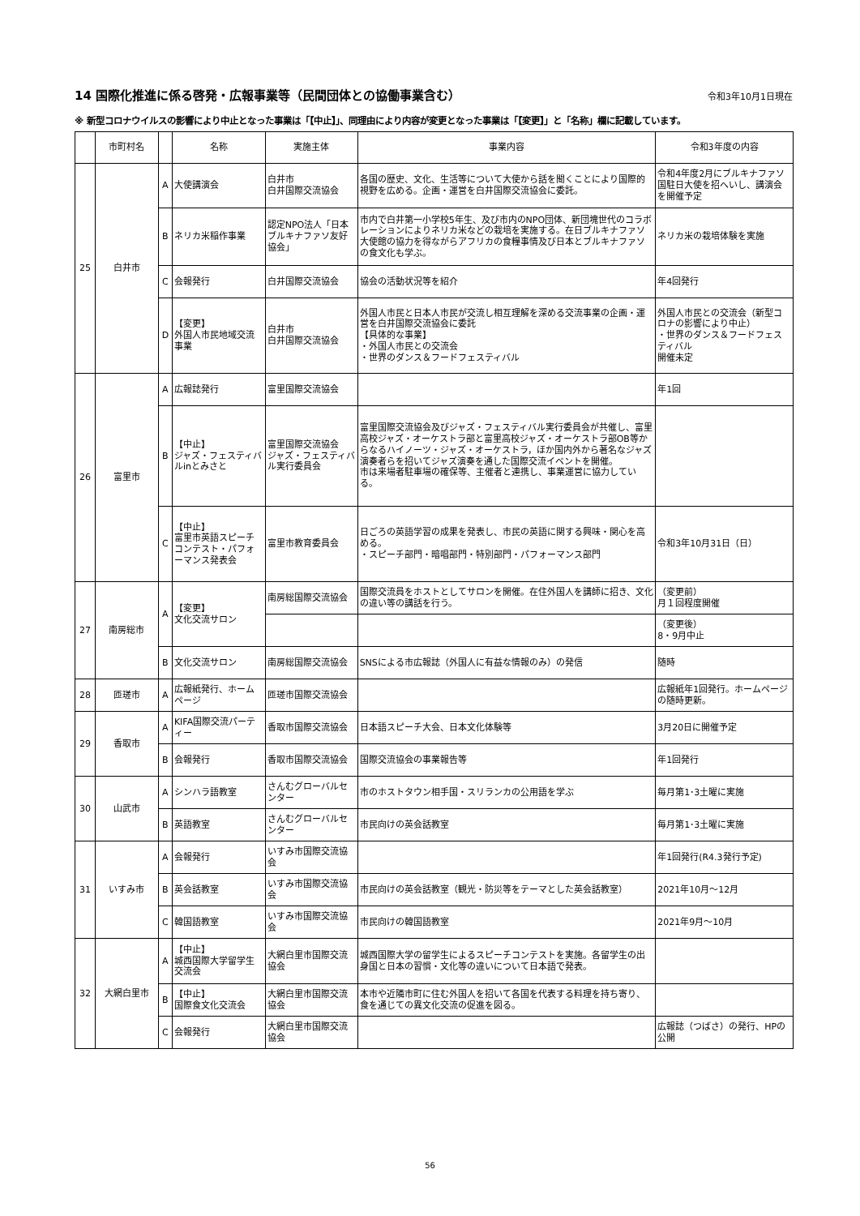14 国際化推進に係る啓発・広報事業等（民間団体との協働事業含む）
令和3年10月1日現在
※ 新型コロナウイルスの影響により中止となった事業は「【中止】」、同理由により内容が変更となった事業は「【変更】」と「名称」欄に記載しています。
| | 市町村名 | | 名称 | 実施主体 | 事業内容 | 令和3年度の内容 |
| --- | --- | --- | --- | --- | --- | --- |
| 25 | 白井市 | A | 大使講演会 | 白井市 白井国際交流協会 | 各国の歴史、文化、生活等について大使から話を聞くことにより国際的視野を広める。企画・運営を白井国際交流協会に委託。 | 令和4年度2月にブルキナファソ国駐日大使を招へいし、講演会を開催予定 |
| | | B | ネリカ米稲作事業 | 認定NPO法人「日本ブルキナファソ友好協会」 | 市内で白井第一小学校5年生、及び市内のNPO団体、新団塊世代のコラボレーションによりネリカ米などの栽培を実施する。在日ブルキナファソ大使館の協力を得ながらアフリカの食糧事情及び日本とブルキナファソの食文化も学ぶ。 | ネリカ米の栽培体験を実施 |
| | | C | 会報発行 | 白井国際交流協会 | 協会の活動状況等を紹介 | 年4回発行 |
| | | D | 【変更】 外国人市民地域交流事業 | 白井市 白井国際交流協会 | 外国人市民と日本人市民が交流し相互理解を深める交流事業の企画・運営を白井国際交流協会に委託 【具体的な事業】 ・外国人市民との交流会 ・世界のダンス＆フードフェスティバル | 外国人市民との交流会（新型コロナの影響により中止） ・世界のダンス＆フードフェスティバル 開催未定 |
| 26 | 富里市 | A | 広報誌発行 | 富里国際交流協会 | | 年1回 |
| | | B | 【中止】 ジャズ・フェスティバルinとみさと | 富里国際交流協会 ジャズ・フェスティバル実行委員会 | 富里国際交流協会及びジャズ・フェスティバル実行委員会が共催し、富里高校ジャズ・オーケストラ部と富里高校ジャズ・オーケストラ部OB等からなるハイノーツ・ジャズ・オーケストラ，ほか国内外から著名なジャズ演奏者らを招いてジャズ演奏を通した国際交流イベントを開催。 市は来場者駐車場の確保等、主催者と連携し、事業運営に協力している。 | |
| | | C | 【中止】 富里市英語スピーチコンテスト・パフォーマンス発表会 | 富里市教育委員会 | 日ごろの英語学習の成果を発表し、市民の英語に関する興味・関心を高める。 ・スピーチ部門・暗唱部門・特別部門・パフォーマンス部門 | 令和3年10月31日（日） |
| 27 | 南房総市 | A | 【変更】 文化交流サロン | 南房総国際交流協会 | 国際交流員をホストとしてサロンを開催。在住外国人を講師に招き、文化の違い等の講話を行う。 | （変更前） 月１回程度開催 |
| | | | | | | （変更後） 8・9月中止 |
| | | B | 文化交流サロン | 南房総国際交流協会 | SNSによる市広報誌（外国人に有益な情報のみ）の発信 | 随時 |
| 28 | 匝瑳市 | A | 広報紙発行、ホームページ | 匝瑳市国際交流協会 | | 広報紙年1回発行。ホームページの随時更新。 |
| 29 | 香取市 | A | KIFA国際交流パーティー | 香取市国際交流協会 | 日本語スピーチ大会、日本文化体験等 | 3月20日に開催予定 |
| | | B | 会報発行 | 香取市国際交流協会 | 国際交流協会の事業報告等 | 年1回発行 |
| 30 | 山武市 | A | シンハラ語教室 | さんむグローバルセンター | 市のホストタウン相手国・スリランカの公用語を学ぶ | 毎月第1･3土曜に実施 |
| | | B | 英語教室 | さんむグローバルセンター | 市民向けの英会話教室 | 毎月第1･3土曜に実施 |
| 31 | いすみ市 | A | 会報発行 | いすみ市国際交流協会 | | 年1回発行(R4.3発行予定) |
| | | B | 英会話教室 | いすみ市国際交流協会 | 市民向けの英会話教室（観光・防災等をテーマとした英会話教室） | 2021年10月～12月 |
| | | C | 韓国語教室 | いすみ市国際交流協会 | 市民向けの韓国語教室 | 2021年9月～10月 |
| 32 | 大網白里市 | A | 【中止】 城西国際大学留学生交流会 | 大網白里市国際交流協会 | 城西国際大学の留学生によるスピーチコンテストを実施。各留学生の出身国と日本の習慣・文化等の違いについて日本語で発表。 | |
| | | B | 【中止】 国際食文化交流会 | 大網白里市国際交流協会 | 本市や近隣市町に住む外国人を招いて各国を代表する料理を持ち寄り、食を通じての異文化交流の促進を図る。 | |
| | | C | 会報発行 | 大網白里市国際交流協会 | | 広報誌（つばさ）の発行、HPの公開 |
56